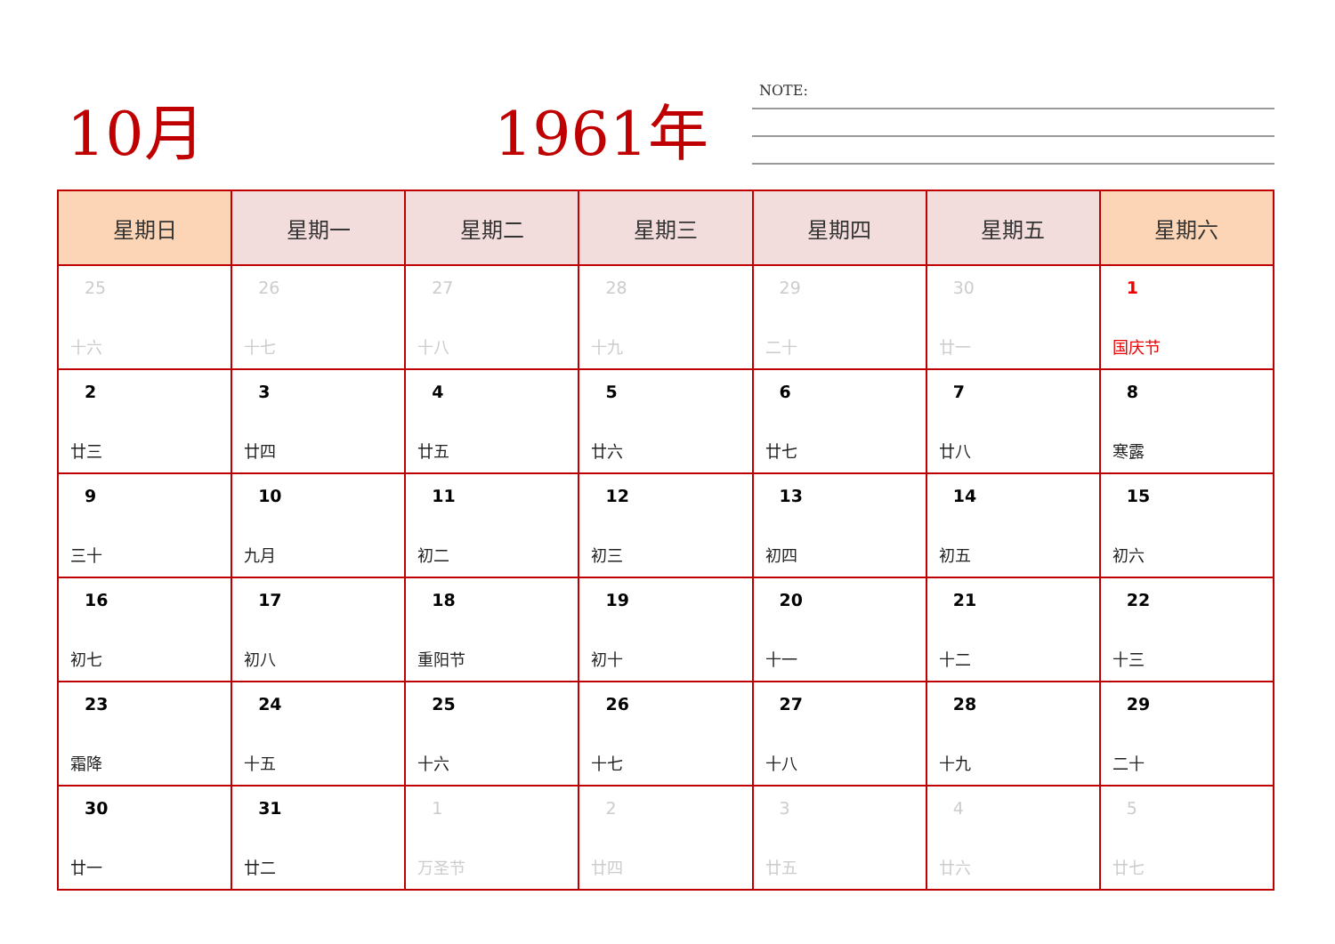10月 1961年 NOTE:
| 星期日 | 星期一 | 星期二 | 星期三 | 星期四 | 星期五 | 星期六 |
| --- | --- | --- | --- | --- | --- | --- |
| 25 十六 | 26 十七 | 27 十八 | 28 十九 | 29 二十 | 30 廿一 | 1 国庆节 |
| 2 廿三 | 3 廿四 | 4 廿五 | 5 廿六 | 6 廿七 | 7 廿八 | 8 寒露 |
| 9 三十 | 10 九月 | 11 初二 | 12 初三 | 13 初四 | 14 初五 | 15 初六 |
| 16 初七 | 17 初八 | 18 重阳节 | 19 初十 | 20 十一 | 21 十二 | 22 十三 |
| 23 霜降 | 24 十五 | 25 十六 | 26 十七 | 27 十八 | 28 十九 | 29 二十 |
| 30 廿一 | 31 廿二 | 1 万圣节 | 2 廿四 | 3 廿五 | 4 廿六 | 5 廿七 |